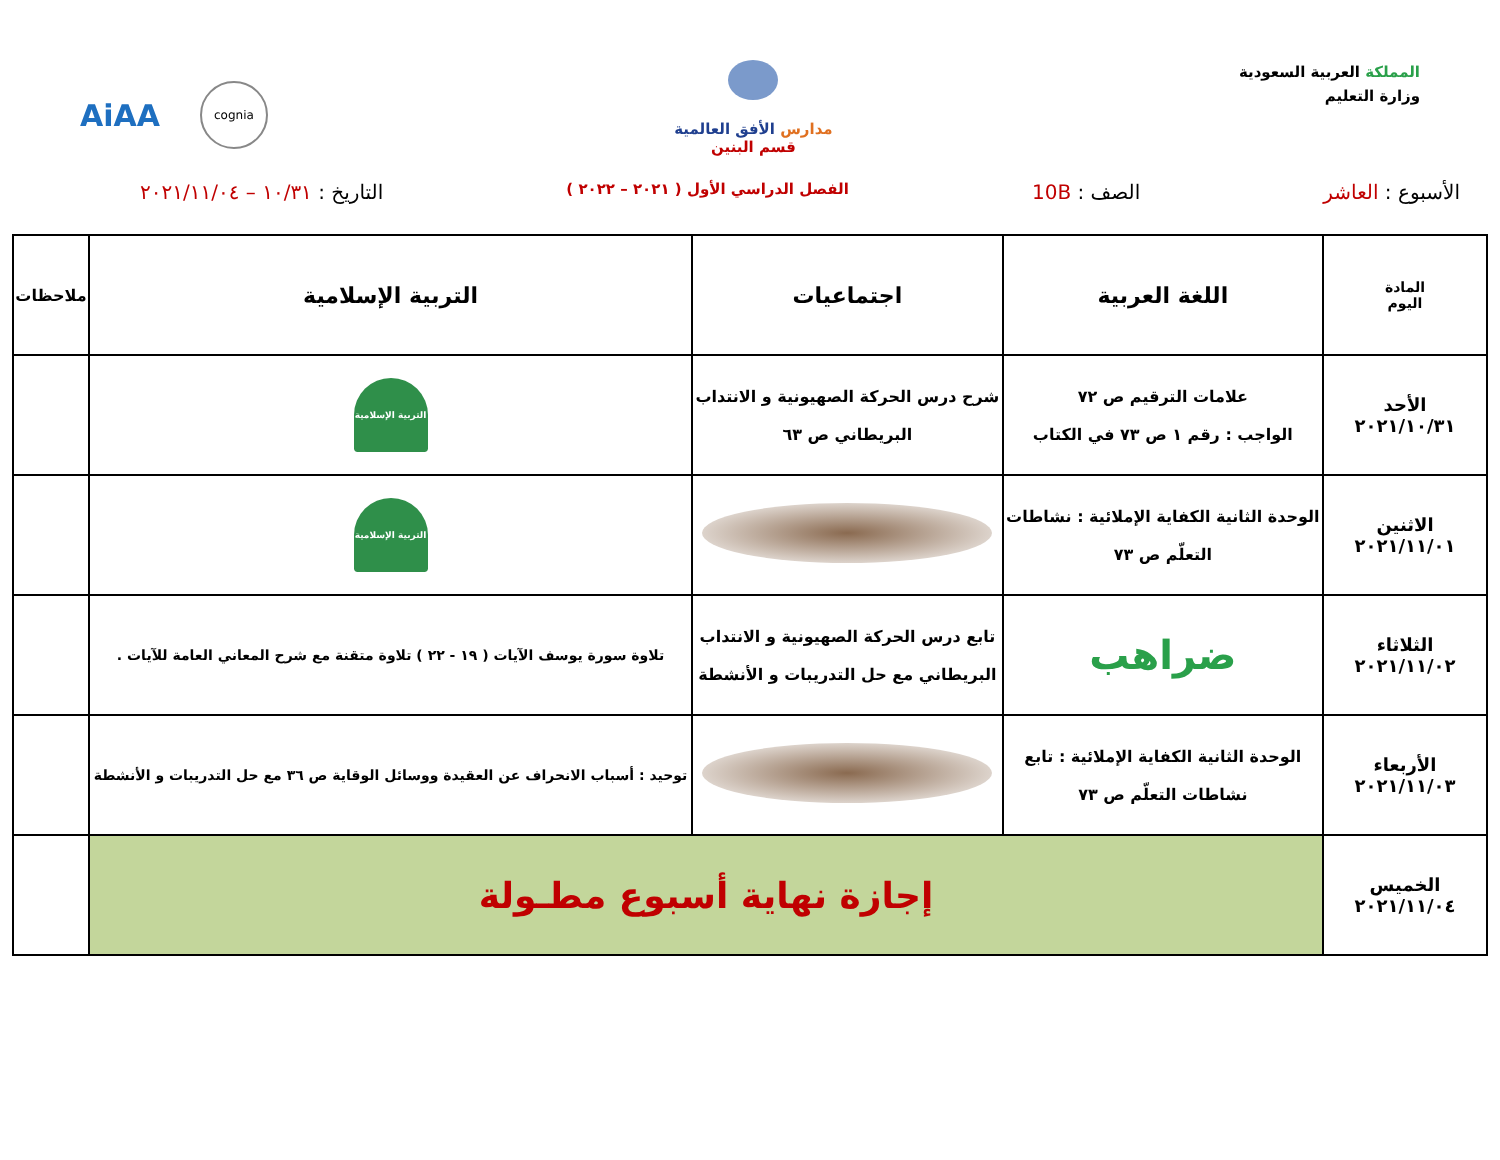المملكة العربية السعودية
وزارة التعليم
مدارس الأفق العالمية
قسم البنين
AiAA cognia
الأسبوع : العاشر الصف : 10B
الفصل الدراسي الأول ( ٢٠٢١ – ٢٠٢٢ )
التاريخ : ١٠/٣١ – ٢٠٢١/١١/٠٤
| المادة اليوم | اللغة العربية | اجتماعيات | التربية الإسلامية | ملاحظات |
| --- | --- | --- | --- | --- |
| الأحد ٢٠٢١/١٠/٣١ | علامات الترقيم ص ٧٢ الواجب : رقم ١ ص ٧٣ في الكتاب | شرح درس الحركة الصهيونية و الانتداب البريطاني ص ٦٣ | التربية الإسلامية | |
| الاثنين ٢٠٢١/١١/٠١ | الوحدة الثانية الكفاية الإملائية : نشاطات التعلّم ص ٧٣ | | التربية الإسلامية | |
| الثلاثاء ٢٠٢١/١١/٠٢ | ضراهب | تابع درس الحركة الصهيونية و الانتداب البريطاني مع حل التدريبات و الأنشطة | تلاوة سورة يوسف الآيات ( ١٩ - ٢٢ ) تلاوة متقنة مع شرح المعاني العامة للآيات . | |
| الأربعاء ٢٠٢١/١١/٠٣ | الوحدة الثانية الكفاية الإملائية : تابع نشاطات التعلّم ص ٧٣ | | توحيد : أسباب الانحراف عن العقيدة ووسائل الوقاية ص ٣٦ مع حل التدريبات و الأنشطة | |
| الخميس ٢٠٢١/١١/٠٤ | إجازة نهاية أسبوع مطـولة | | | |